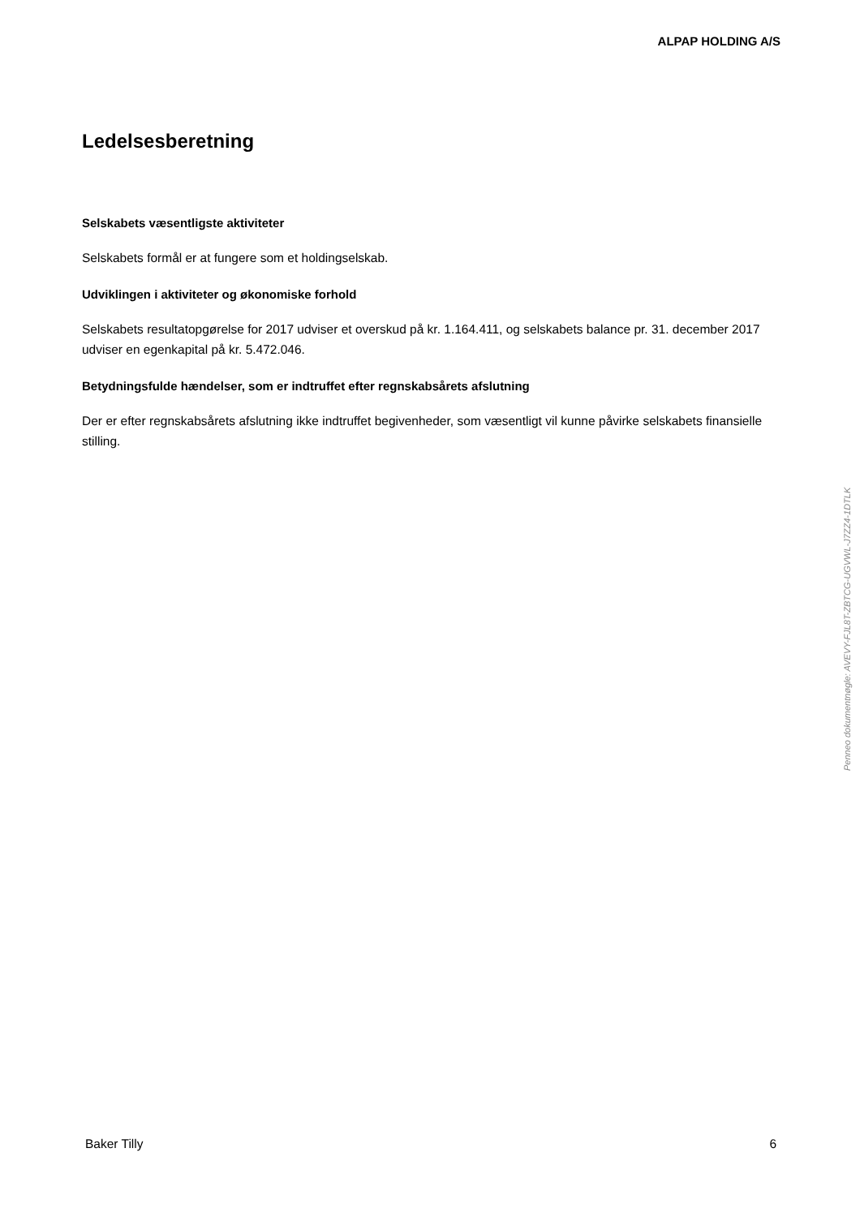ALPAP HOLDING A/S
Ledelsesberetning
Selskabets væsentligste aktiviteter
Selskabets formål er at fungere som et holdingselskab.
Udviklingen i aktiviteter og økonomiske forhold
Selskabets resultatopgørelse for 2017 udviser et overskud på kr. 1.164.411, og selskabets balance pr. 31. december 2017 udviser en egenkapital på kr. 5.472.046.
Betydningsfulde hændelser, som er indtruffet efter regnskabsårets afslutning
Der er efter regnskabsårets afslutning ikke indtruffet begivenheder, som væsentligt vil kunne påvirke selskabets finansielle stilling.
Penneo dokumentnøgle: AVEVY-FJL8T-ZBTCG-UGVWL-J7ZZ4-1DTLK
Baker Tilly 6